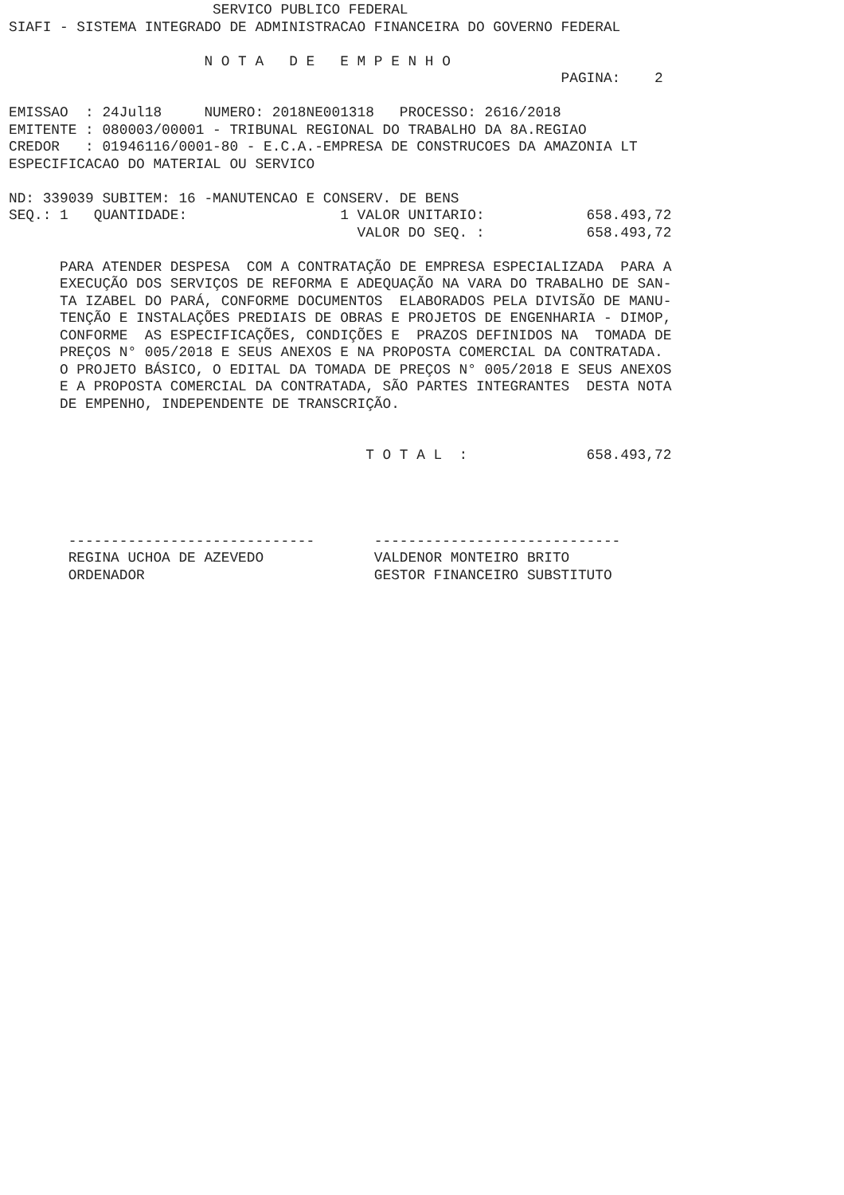SERVICO PUBLICO FEDERAL
SIAFI - SISTEMA INTEGRADO DE ADMINISTRACAO FINANCEIRA DO GOVERNO FEDERAL

                       N O T A   D E   E M P E N H O
                                                                 PAGINA:    2

EMISSAO  : 24Jul18     NUMERO: 2018NE001318   PROCESSO: 2616/2018
EMITENTE : 080003/00001 - TRIBUNAL REGIONAL DO TRABALHO DA 8A.REGIAO
CREDOR   : 01946116/0001-80 - E.C.A.-EMPRESA DE CONSTRUCOES DA AMAZONIA LT
ESPECIFICACAO DO MATERIAL OU SERVICO

ND: 339039 SUBITEM: 16 -MANUTENCAO E CONSERV. DE BENS
SEQ.: 1   QUANTIDADE:                  1 VALOR UNITARIO:            658.493,72
                                         VALOR DO SEQ. :            658.493,72

      PARA ATENDER DESPESA  COM A CONTRATAÇÃO DE EMPRESA ESPECIALIZADA  PARA A
      EXECUÇÃO DOS SERVIÇOS DE REFORMA E ADEQUAÇÃO NA VARA DO TRABALHO DE SAN-
      TA IZABEL DO PARÁ, CONFORME DOCUMENTOS  ELABORADOS PELA DIVISÃO DE MANU-
      TENÇÃO E INSTALAÇÕES PREDIAIS DE OBRAS E PROJETOS DE ENGENHARIA - DIMOP,
      CONFORME  AS ESPECIFICAÇÕES, CONDIÇÕES E  PRAZOS DEFINIDOS NA  TOMADA DE
      PREÇOS N° 005/2018 E SEUS ANEXOS E NA PROPOSTA COMERCIAL DA CONTRATADA.
      O PROJETO BÁSICO, O EDITAL DA TOMADA DE PREÇOS N° 005/2018 E SEUS ANEXOS
      E A PROPOSTA COMERCIAL DA CONTRATADA, SÃO PARTES INTEGRANTES  DESTA NOTA
      DE EMPENHO, INDEPENDENTE DE TRANSCRIÇÃO.


                                          T O T A L  :              658.493,72




       -----------------------------       -----------------------------
       REGINA UCHOA DE AZEVEDO             VALDENOR MONTEIRO BRITO
       ORDENADOR                           GESTOR FINANCEIRO SUBSTITUTO